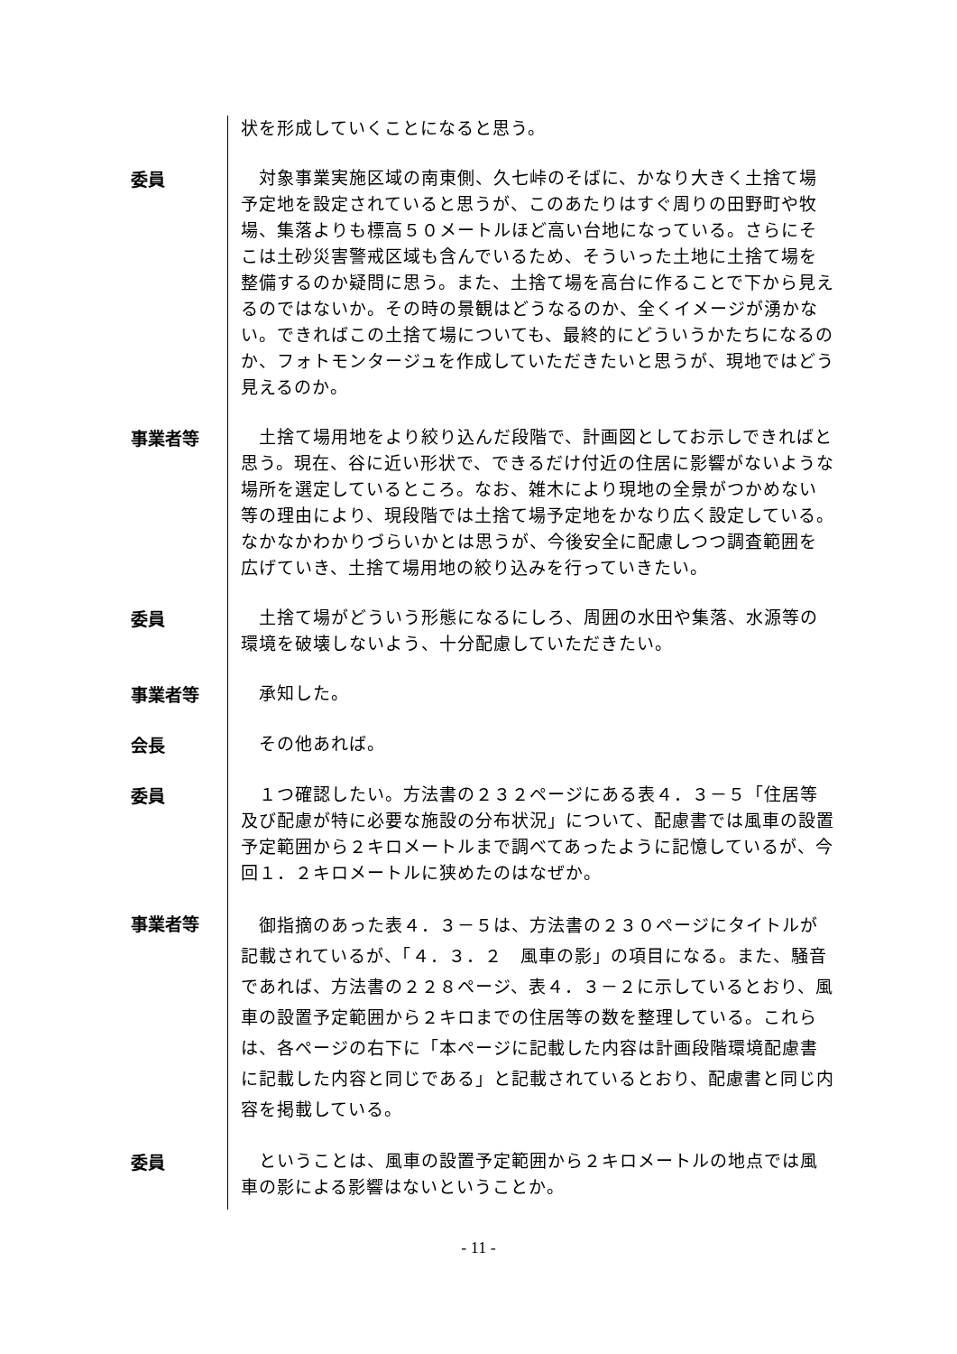状を形成していくことになると思う。
委員
　対象事業実施区域の南東側、久七峠のそばに、かなり大きく土捨て場予定地を設定されていると思うが、このあたりはすぐ周りの田野町や牧場、集落よりも標高５０メートルほど高い台地になっている。さらにそこは土砂災害警戒区域も含んでいるため、そういった土地に土捨て場を整備するのか疑問に思う。また、土捨て場を高台に作ることで下から見えるのではないか。その時の景観はどうなるのか、全くイメージが湧かない。できればこの土捨て場についても、最終的にどういうかたちになるのか、フォトモンタージュを作成していただきたいと思うが、現地ではどう見えるのか。
事業者等
　土捨て場用地をより絞り込んだ段階で、計画図としてお示しできればと思う。現在、谷に近い形状で、できるだけ付近の住居に影響がないような場所を選定しているところ。なお、雑木により現地の全景がつかめない等の理由により、現段階では土捨て場予定地をかなり広く設定している。なかなかわかりづらいかとは思うが、今後安全に配慮しつつ調査範囲を広げていき、土捨て場用地の絞り込みを行っていきたい。
委員
　土捨て場がどういう形態になるにしろ、周囲の水田や集落、水源等の環境を破壊しないよう、十分配慮していただきたい。
事業者等
　承知した。
会長
　その他あれば。
委員
　１つ確認したい。方法書の２３２ページにある表４．３－５「住居等及び配慮が特に必要な施設の分布状況」について、配慮書では風車の設置予定範囲から２キロメートルまで調べてあったように記憶しているが、今回１．２キロメートルに狭めたのはなぜか。
事業者等
　御指摘のあった表４．３－５は、方法書の２３０ページにタイトルが記載されているが、「４．３．２　風車の影」の項目になる。また、騒音であれば、方法書の２２８ページ、表４．３－２に示しているとおり、風車の設置予定範囲から２キロまでの住居等の数を整理している。これらは、各ページの右下に「本ページに記載した内容は計画段階環境配慮書に記載した内容と同じである」と記載されているとおり、配慮書と同じ内容を掲載している。
委員
　ということは、風車の設置予定範囲から２キロメートルの地点では風車の影による影響はないということか。
- 11 -